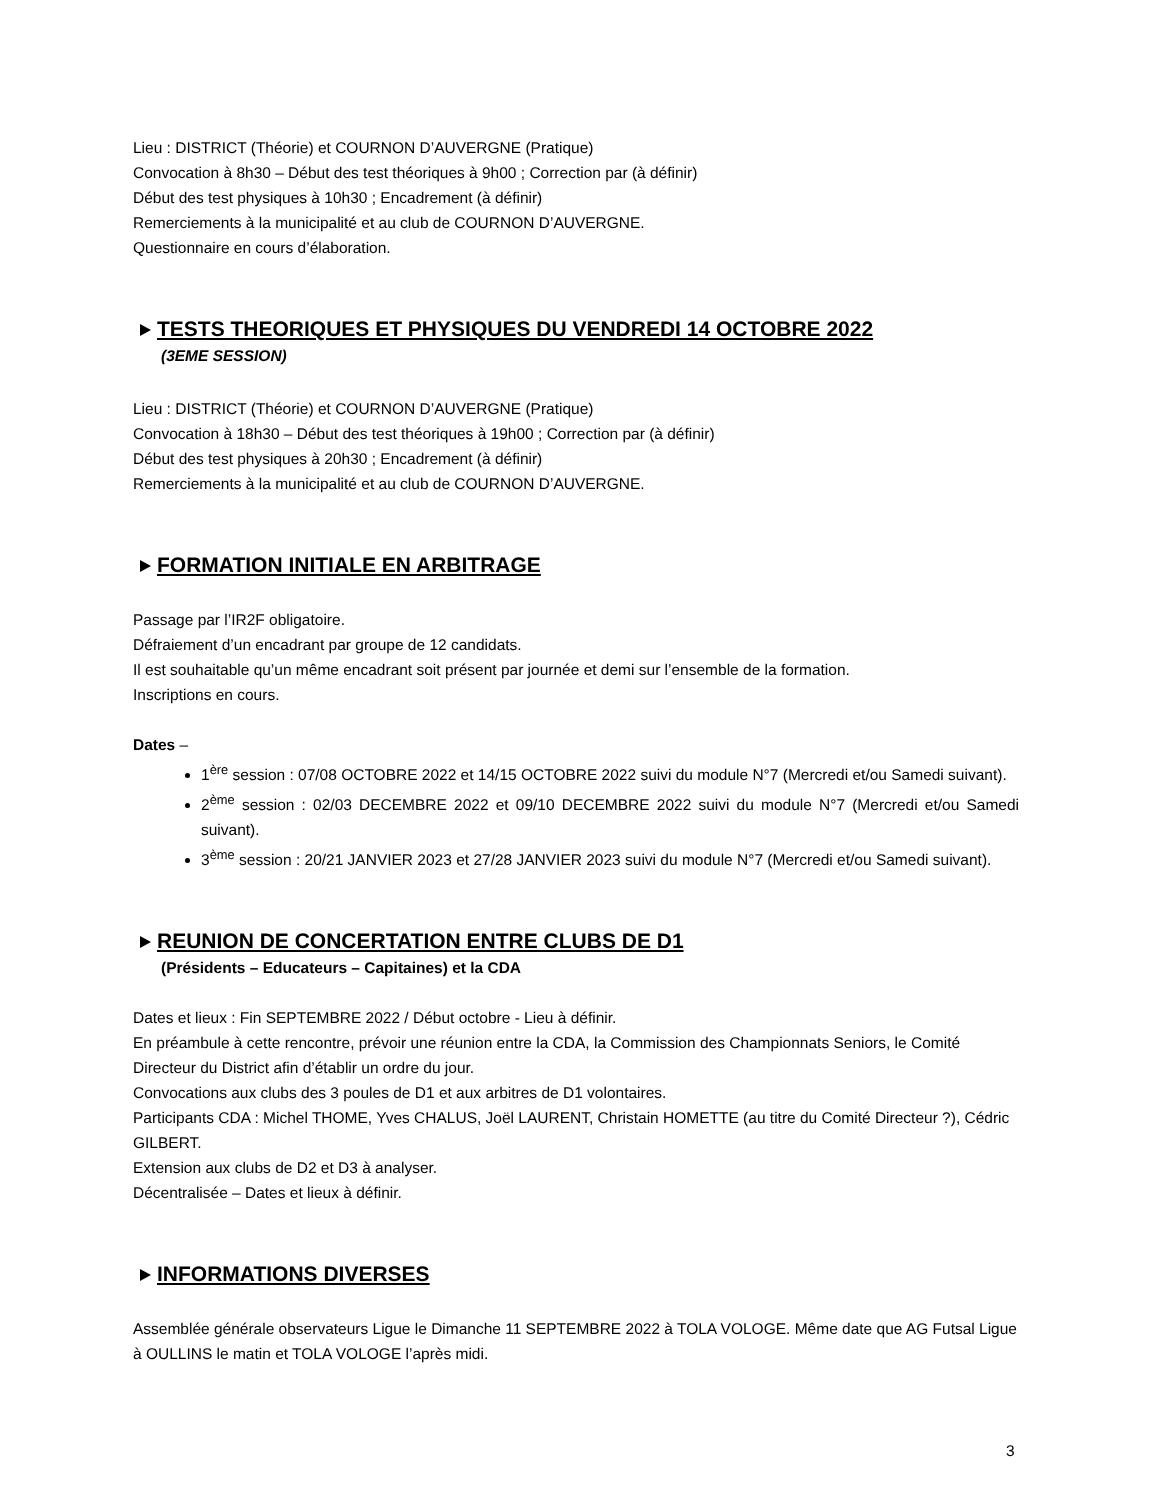Lieu : DISTRICT (Théorie) et COURNON D’AUVERGNE (Pratique)
Convocation à 8h30 – Début des test théoriques à 9h00 ; Correction par (à définir)
Début des test physiques à 10h30 ; Encadrement (à définir)
Remerciements à la municipalité et au club de COURNON D’AUVERGNE.
Questionnaire en cours d’élaboration.
TESTS THEORIQUES ET PHYSIQUES DU VENDREDI 14 OCTOBRE 2022
(3EME SESSION)
Lieu : DISTRICT (Théorie) et COURNON D’AUVERGNE (Pratique)
Convocation à 18h30 – Début des test théoriques à 19h00 ; Correction par (à définir)
Début des test physiques à 20h30 ; Encadrement (à définir)
Remerciements à la municipalité et au club de COURNON D’AUVERGNE.
FORMATION INITIALE EN ARBITRAGE
Passage par l’IR2F obligatoire.
Défraiement d’un encadrant par groupe de 12 candidats.
Il est souhaitable qu’un même encadrant soit présent par journée et demi sur l’ensemble de la formation.
Inscriptions en cours.
Dates –
1<sup>ère</sup> session : 07/08 OCTOBRE 2022 et 14/15 OCTOBRE 2022 suivi du module N°7 (Mercredi et/ou Samedi suivant).
2<sup>ème</sup> session : 02/03 DECEMBRE 2022 et 09/10 DECEMBRE 2022 suivi du module N°7 (Mercredi et/ou Samedi suivant).
3<sup>ème</sup> session : 20/21 JANVIER 2023 et 27/28 JANVIER 2023 suivi du module N°7 (Mercredi et/ou Samedi suivant).
REUNION DE CONCERTATION ENTRE CLUBS DE D1
(Présidents – Educateurs – Capitaines) et la CDA
Dates et lieux : Fin SEPTEMBRE 2022 / Début octobre - Lieu à définir.
En préambule à cette rencontre, prévoir une réunion entre la CDA, la Commission des Championnats Seniors, le Comité Directeur du District afin d’établir un ordre du jour.
Convocations aux clubs des 3 poules de D1 et aux arbitres de D1 volontaires.
Participants CDA : Michel THOME, Yves CHALUS, Joël LAURENT, Christain HOMETTE (au titre du Comité Directeur ?), Cédric GILBERT.
Extension aux clubs de D2 et D3 à analyser.
Décentralisée – Dates et lieux à définir.
INFORMATIONS DIVERSES
Assemblée générale observateurs Ligue le Dimanche 11 SEPTEMBRE 2022 à TOLA VOLOGE. Même date que AG Futsal Ligue à OULLINS le matin et TOLA VOLOGE l’après midi.
3